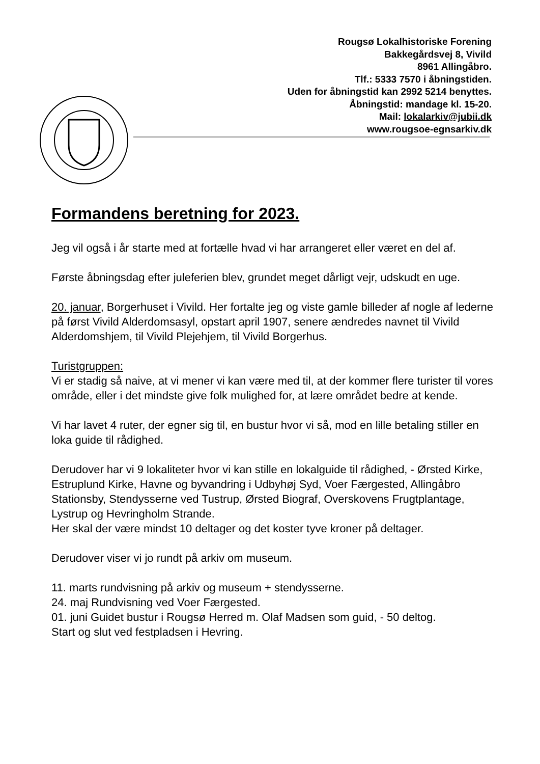Rougsø Lokalhistoriske Forening
Bakkegårdsvej 8, Vivild
8961 Allingåbro.
Tlf.: 5333 7570 i åbningstiden.
Uden for åbningstid kan 2992 5214 benyttes.
Åbningstid: mandage kl. 15-20.
Mail: lokalarkiv@jubii.dk
www.rougsoe-egnsarkiv.dk
Formandens beretning for 2023.
Jeg vil også i år starte med at fortælle hvad vi har arrangeret eller været en del af.
Første åbningsdag efter juleferien blev, grundet meget dårligt vejr, udskudt en uge.
20. januar, Borgerhuset i Vivild. Her fortalte jeg og viste gamle billeder af nogle af lederne på først Vivild Alderdomsasyl, opstart april 1907, senere ændredes navnet til Vivild Alderdomshjem, til Vivild Plejehjem, til Vivild Borgerhus.
Turistgruppen:
Vi er stadig så naive, at vi mener vi kan være med til, at der kommer flere turister til vores område, eller i det mindste give folk mulighed for, at lære området bedre at kende.
Vi har lavet 4 ruter, der egner sig til, en bustur hvor vi så, mod en lille betaling stiller en loka guide til rådighed.
Derudover har vi 9 lokaliteter hvor vi kan stille en lokalguide til rådighed, - Ørsted Kirke, Estruplund Kirke, Havne og byvandring i Udbyhøj Syd, Voer Færgested, Allingåbro Stationsby, Stendysserne ved Tustrup, Ørsted Biograf, Overskovens Frugtplantage, Lystrup og Hevringholm Strande.
Her skal der være mindst 10 deltager og det koster tyve kroner på deltager.
Derudover viser vi jo rundt på arkiv om museum.
11. marts rundvisning på arkiv og museum + stendysserne.
24. maj Rundvisning ved Voer Færgested.
01. juni Guidet bustur i Rougsø Herred m. Olaf Madsen som guid, - 50 deltog.
Start og slut ved festpladsen i Hevring.